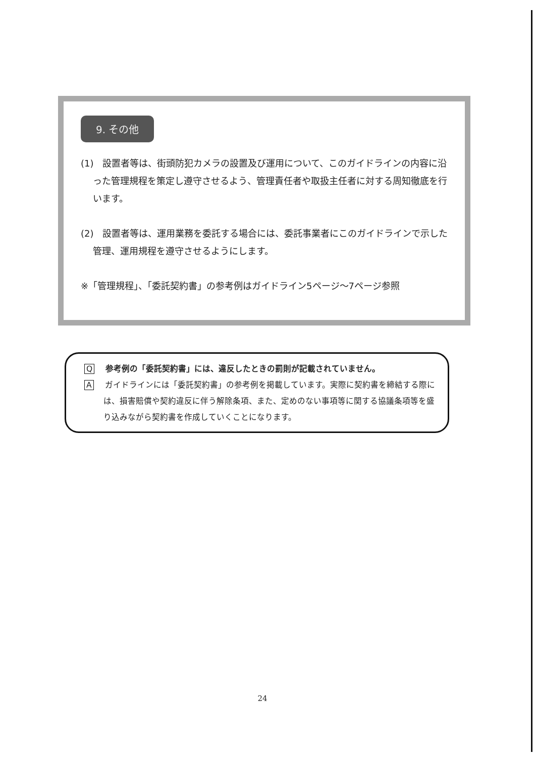9. その他
(1)　設置者等は、街頭防犯カメラの設置及び運用について、このガイドラインの内容に沿った管理規程を策定し遵守させるよう、管理責任者や取扱主任者に対する周知徹底を行います。
(2)　設置者等は、運用業務を委託する場合には、委託事業者にこのガイドラインで示した管理、運用規程を遵守させるようにします。
※「管理規程」、「委託契約書」の参考例はガイドライン5ページ～7ページ参照
Q参考例の「委託契約書」には、違反したときの罰則が記載されていません。
Aガイドラインには「委託契約書」の参考例を掲載しています。実際に契約書を締結する際には、損害賠償や契約違反に伴う解除条項、また、定めのない事項等に関する協議条項等を盛り込みながら契約書を作成していくことになります。
24